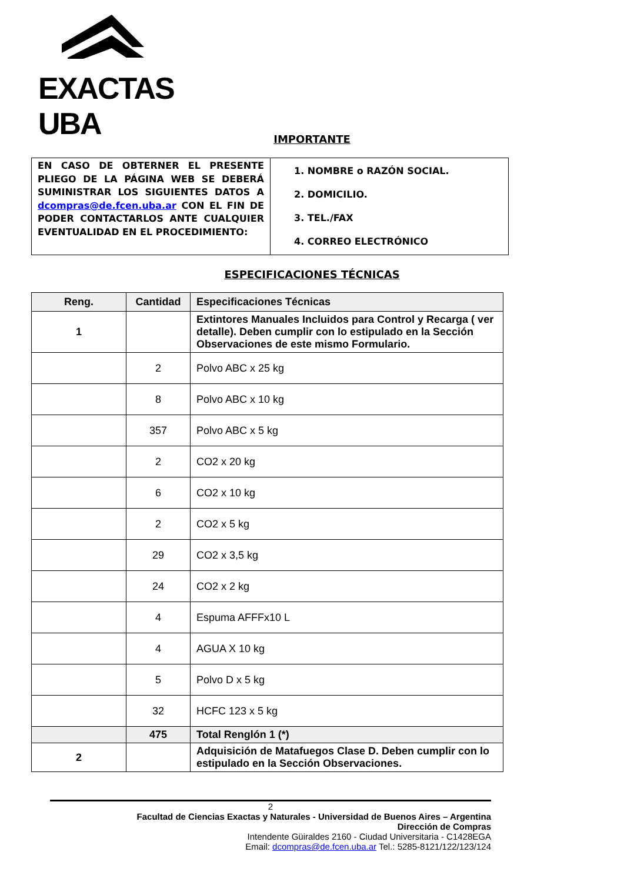EXACTAS UBA
IMPORTANTE
| EN CASO DE OBTERNER EL PRESENTE PLIEGO DE LA PÁGINA WEB SE DEBERÁ SUMINISTRAR LOS SIGUIENTES DATOS A dcompras@de.fcen.uba.ar CON EL FIN DE PODER CONTACTARLOS ANTE CUALQUIER EVENTUALIDAD EN EL PROCEDIMIENTO: | 1. NOMBRE o RAZÓN SOCIAL. 2. DOMICILIO. 3. TEL./FAX 4. CORREO ELECTRÓNICO |
ESPECIFICACIONES TÉCNICAS
| Reng. | Cantidad | Especificaciones Técnicas |
| --- | --- | --- |
| 1 | | Extintores Manuales Incluidos para Control y Recarga ( ver detalle). Deben cumplir con lo estipulado en la Sección Observaciones de este mismo Formulario. |
| | 2 | Polvo ABC x 25 kg |
| | 8 | Polvo ABC x 10 kg |
| | 357 | Polvo ABC x 5 kg |
| | 2 | CO2 x 20 kg |
| | 6 | CO2 x 10 kg |
| | 2 | CO2 x 5 kg |
| | 29 | CO2 x 3,5 kg |
| | 24 | CO2 x 2 kg |
| | 4 | Espuma AFFFx10 L |
| | 4 | AGUA X 10 kg |
| | 5 | Polvo D x 5 kg |
| | 32 | HCFC 123 x 5 kg |
| | 475 | Total Renglón 1 (*) |
| 2 | | Adquisición de Matafuegos Clase D. Deben cumplir con lo estipulado en la Sección Observaciones. |
2
Facultad de Ciencias Exactas y Naturales - Universidad de Buenos Aires – Argentina
Dirección de Compras
Intendente Güiraldes 2160 - Ciudad Universitaria - C1428EGA
Email: dcompras@de.fcen.uba.ar Tel.: 5285-8121/122/123/124